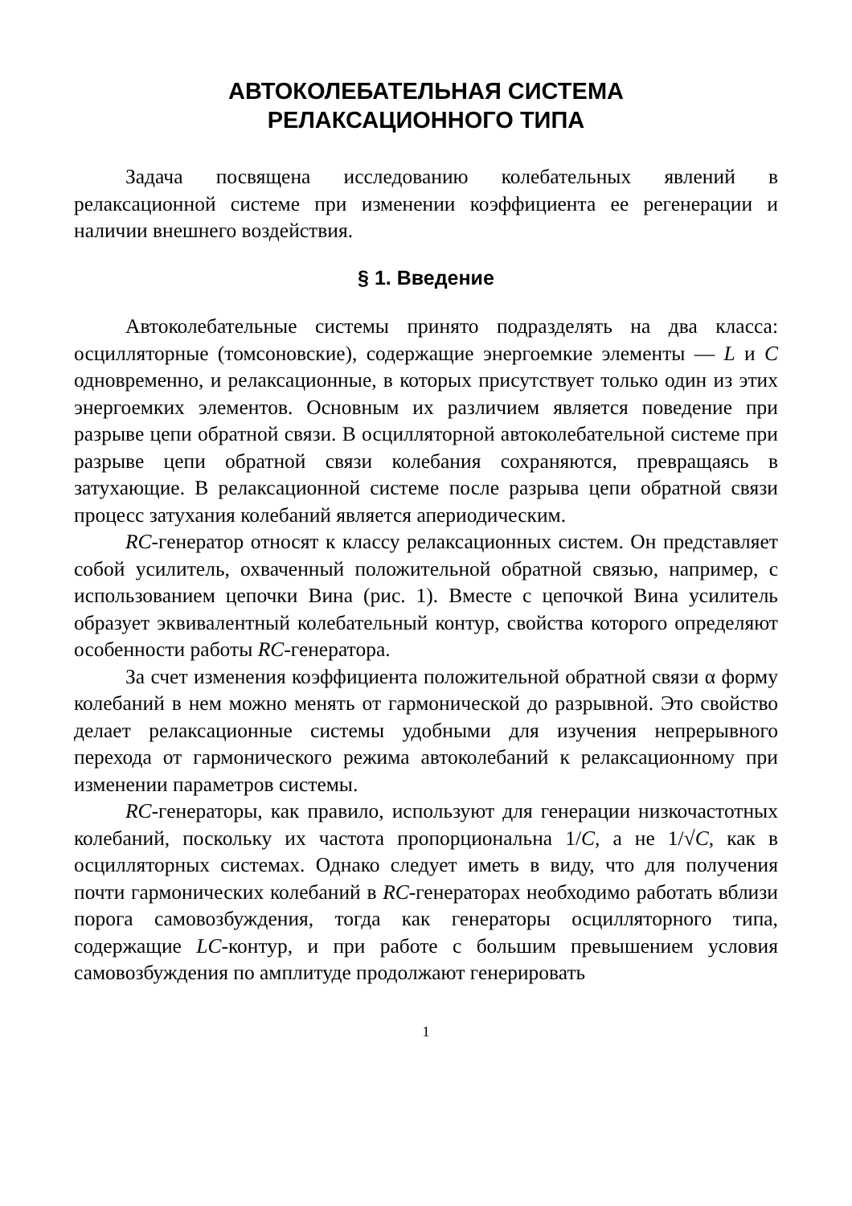АВТОКОЛЕБАТЕЛЬНАЯ СИСТЕМА
РЕЛАКСАЦИОННОГО ТИПА
Задача посвящена исследованию колебательных явлений в релаксационной системе при изменении коэффициента ее регенерации и наличии внешнего воздействия.
§ 1. Введение
Автоколебательные системы принято подразделять на два класса: осцилляторные (томсоновские), содержащие энергоемкие элементы — L и C одновременно, и релаксационные, в которых присутствует только один из этих энергоемких элементов. Основным их различием является поведение при разрыве цепи обратной связи. В осцилляторной автоколебательной системе при разрыве цепи обратной связи колебания сохраняются, превращаясь в затухающие. В релаксационной системе после разрыва цепи обратной связи процесс затухания колебаний является апериодическим.
RC-генератор относят к классу релаксационных систем. Он представляет собой усилитель, охваченный положительной обратной связью, например, с использованием цепочки Вина (рис. 1). Вместе с цепочкой Вина усилитель образует эквивалентный колебательный контур, свойства которого определяют особенности работы RC-генератора.
За счет изменения коэффициента положительной обратной связи α форму колебаний в нем можно менять от гармонической до разрывной. Это свойство делает релаксационные системы удобными для изучения непрерывного перехода от гармонического режима автоколебаний к релаксационному при изменении параметров системы.
RC-генераторы, как правило, используют для генерации низкочастотных колебаний, поскольку их частота пропорциональна 1/C, а не 1/√C, как в осцилляторных системах. Однако следует иметь в виду, что для получения почти гармонических колебаний в RC-генераторах необходимо работать вблизи порога самовозбуждения, тогда как генераторы осцилляторного типа, содержащие LC-контур, и при работе с большим превышением условия самовозбуждения по амплитуде продолжают генерировать
1